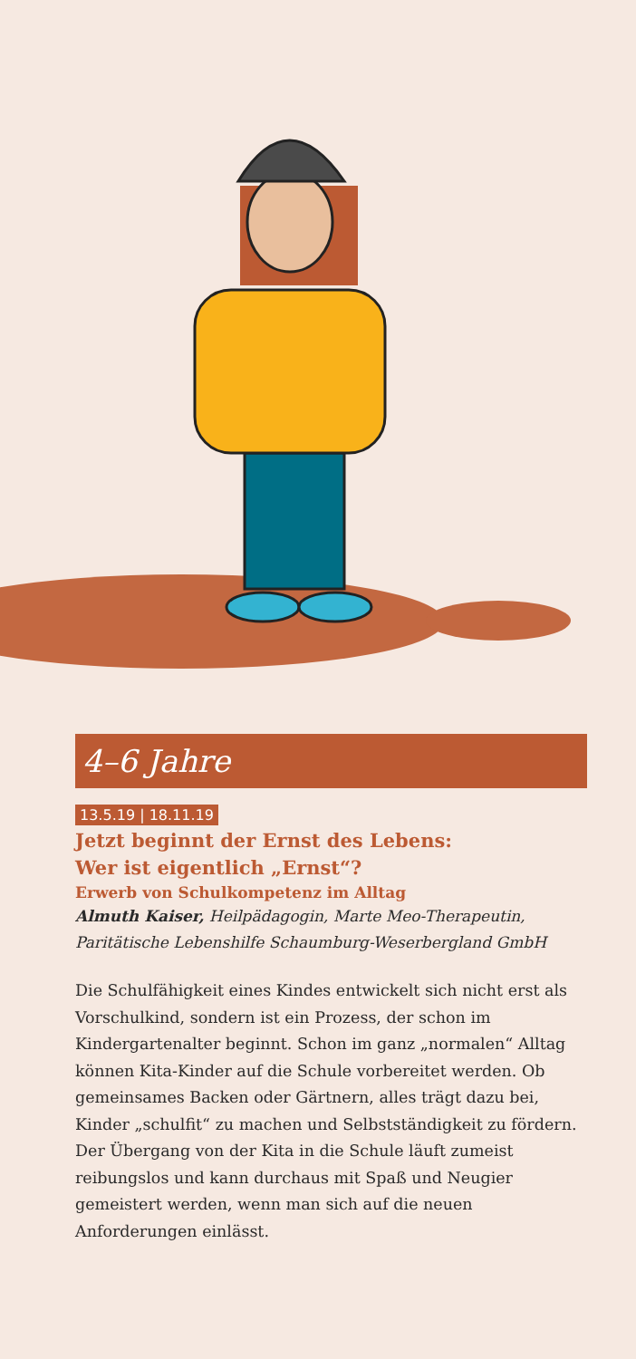4–6 Jahre
13.5.19 | 18.11.19
Jetzt beginnt der Ernst des Lebens:
Wer ist eigentlich „Ernst“?
Erwerb von Schulkompetenz im Alltag
Almuth Kaiser, Heilpädagogin, Marte Meo-Therapeutin, Paritätische Lebenshilfe Schaumburg-Weserbergland GmbH
Die Schulfähigkeit eines Kindes entwickelt sich nicht erst als Vorschulkind, sondern ist ein Prozess, der schon im Kindergartenalter beginnt. Schon im ganz „normalen“ All­tag können Kita-Kinder auf die Schule vorbereitet werden. Ob gemeinsames Backen oder Gärtnern, alles trägt dazu bei, Kinder „schulfit“ zu machen und Selbstständigkeit zu fördern. Der Übergang von der Kita in die Schule läuft zumeist reibungslos und kann durchaus mit Spaß und Neugier gemeistert werden, wenn man sich auf die neuen Anforderungen einlässt.